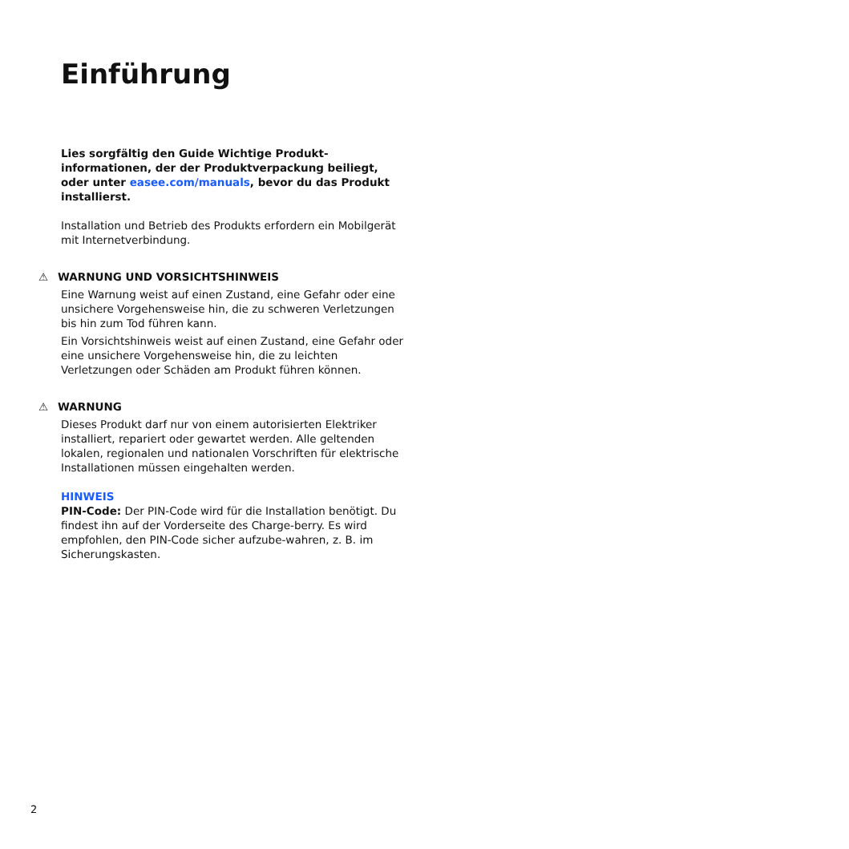Einführung
Lies sorgfältig den Guide Wichtige Produkt-informationen, der der Produktverpackung beiliegt, oder unter easee.com/manuals, bevor du das Produkt installierst.
Installation und Betrieb des Produkts erfordern ein Mobilgerät mit Internetverbindung.
⚠ WARNUNG UND VORSICHTSHINWEIS
Eine Warnung weist auf einen Zustand, eine Gefahr oder eine unsichere Vorgehensweise hin, die zu schweren Verletzungen bis hin zum Tod führen kann.
Ein Vorsichtshinweis weist auf einen Zustand, eine Gefahr oder eine unsichere Vorgehensweise hin, die zu leichten Verletzungen oder Schäden am Produkt führen können.
⚠ WARNUNG
Dieses Produkt darf nur von einem autorisierten Elektriker installiert, repariert oder gewartet werden. Alle geltenden lokalen, regionalen und nationalen Vorschriften für elektrische Installationen müssen eingehalten werden.
HINWEIS
PIN-Code: Der PIN-Code wird für die Installation benötigt. Du findest ihn auf der Vorderseite des Charge-berry. Es wird empfohlen, den PIN-Code sicher aufzube-wahren, z. B. im Sicherungskasten.
2